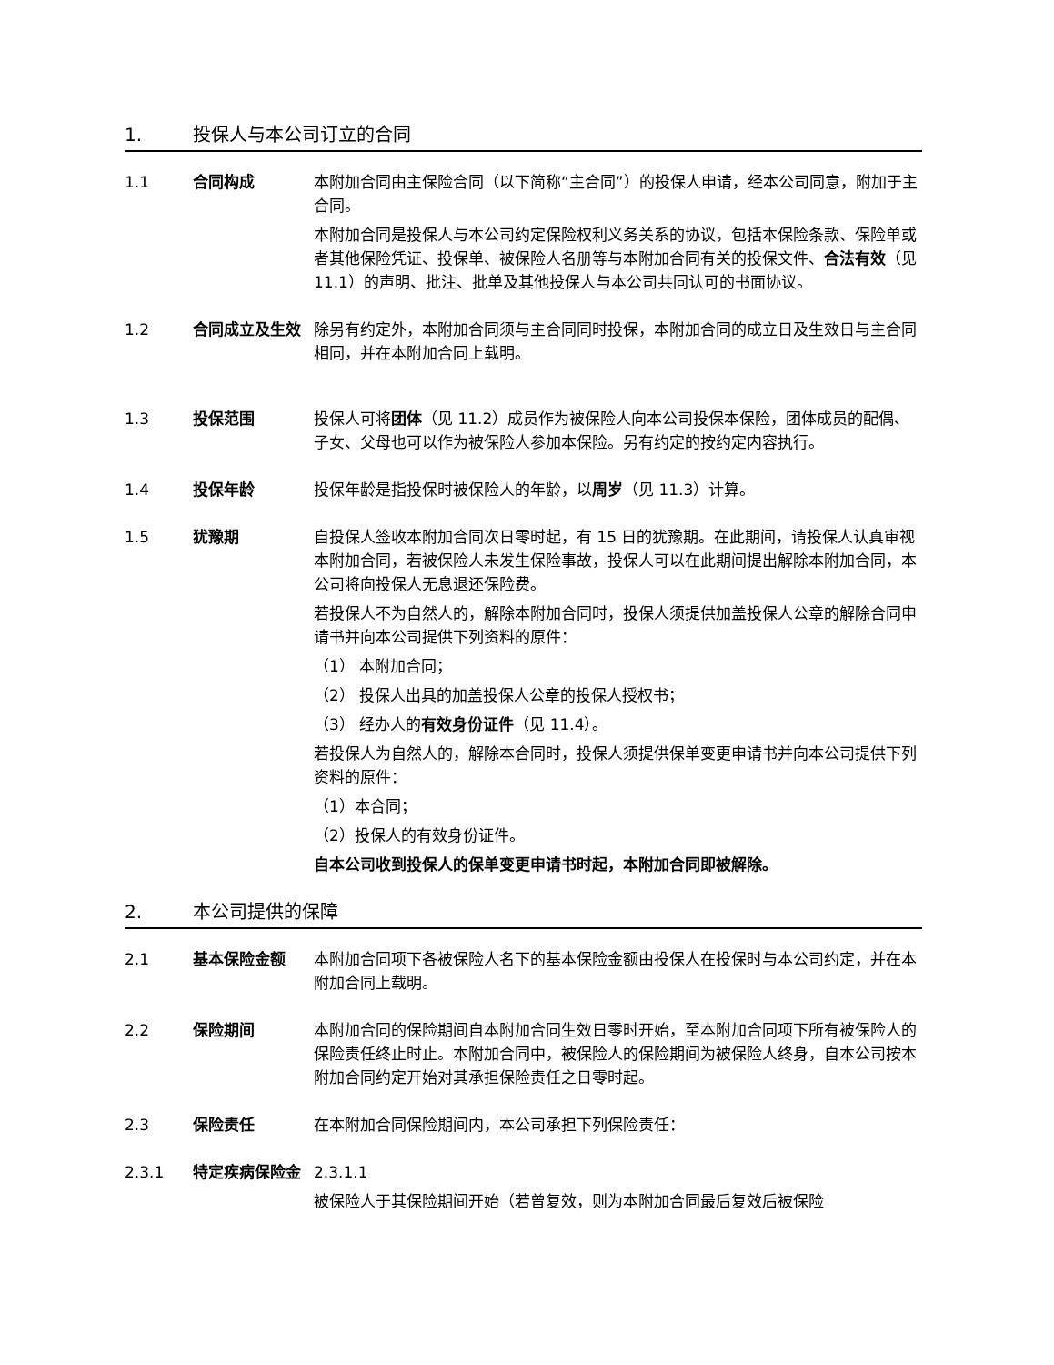1. 投保人与本公司订立的合同
1.1 合同构成 本附加合同由主保险合同（以下简称“主合同”）的投保人申请，经本公司同意，附加于主合同。
本附加合同是投保人与本公司约定保险权利义务关系的协议，包括本保险条款、保险单或者其他保险凭证、投保单、被保险人名册等与本附加合同有关的投保文件、合法有效（见 11.1）的声明、批注、批单及其他投保人与本公司共同认可的书面协议。
1.2 合同成立及生效 除另有约定外，本附加合同须与主合同同时投保，本附加合同的成立日及生效日与主合同相同，并在本附加合同上载明。
1.3 投保范围 投保人可将团体（见 11.2）成员作为被保险人向本公司投保本保险，团体成员的配偶、子女、父母也可以作为被保险人参加本保险。另有约定的按约定内容执行。
1.4 投保年龄 投保年龄是指投保时被保险人的年龄，以周岁（见 11.3）计算。
1.5 犹豫期 自投保人签收本附加合同次日零时起，有 15 日的犹豫期。在此期间，请投保人认真审视本附加合同，若被保险人未发生保险事故，投保人可以在此期间提出解除本附加合同，本公司将向投保人无息退还保险费。
若投保人不为自然人的，解除本附加合同时，投保人须提供加盖投保人公章的解除合同申请书并向本公司提供下列资料的原件：
（1） 本附加合同；
（2） 投保人出具的加盖投保人公章的投保人授权书；
（3） 经办人的有效身份证件（见 11.4）。
若投保人为自然人的，解除本合同时，投保人须提供保单变更申请书并向本公司提供下列资料的原件：
（1）本合同；
（2）投保人的有效身份证件。
自本公司收到投保人的保单变更申请书时起，本附加合同即被解除。
2. 本公司提供的保障
2.1 基本保险金额 本附加合同项下各被保险人名下的基本保险金额由投保人在投保时与本公司约定，并在本附加合同上载明。
2.2 保险期间 本附加合同的保险期间自本附加合同生效日零时开始，至本附加合同项下所有被保险人的保险责任终止时止。本附加合同中，被保险人的保险期间为被保险人终身，自本公司按本附加合同约定开始对其承担保险责任之日零时起。
2.3 保险责任 在本附加合同保险期间内，本公司承担下列保险责任：
2.3.1 特定疾病保险金 2.3.1.1
被保险人于其保险期间开始（若曾复效，则为本附加合同最后复效后被保险